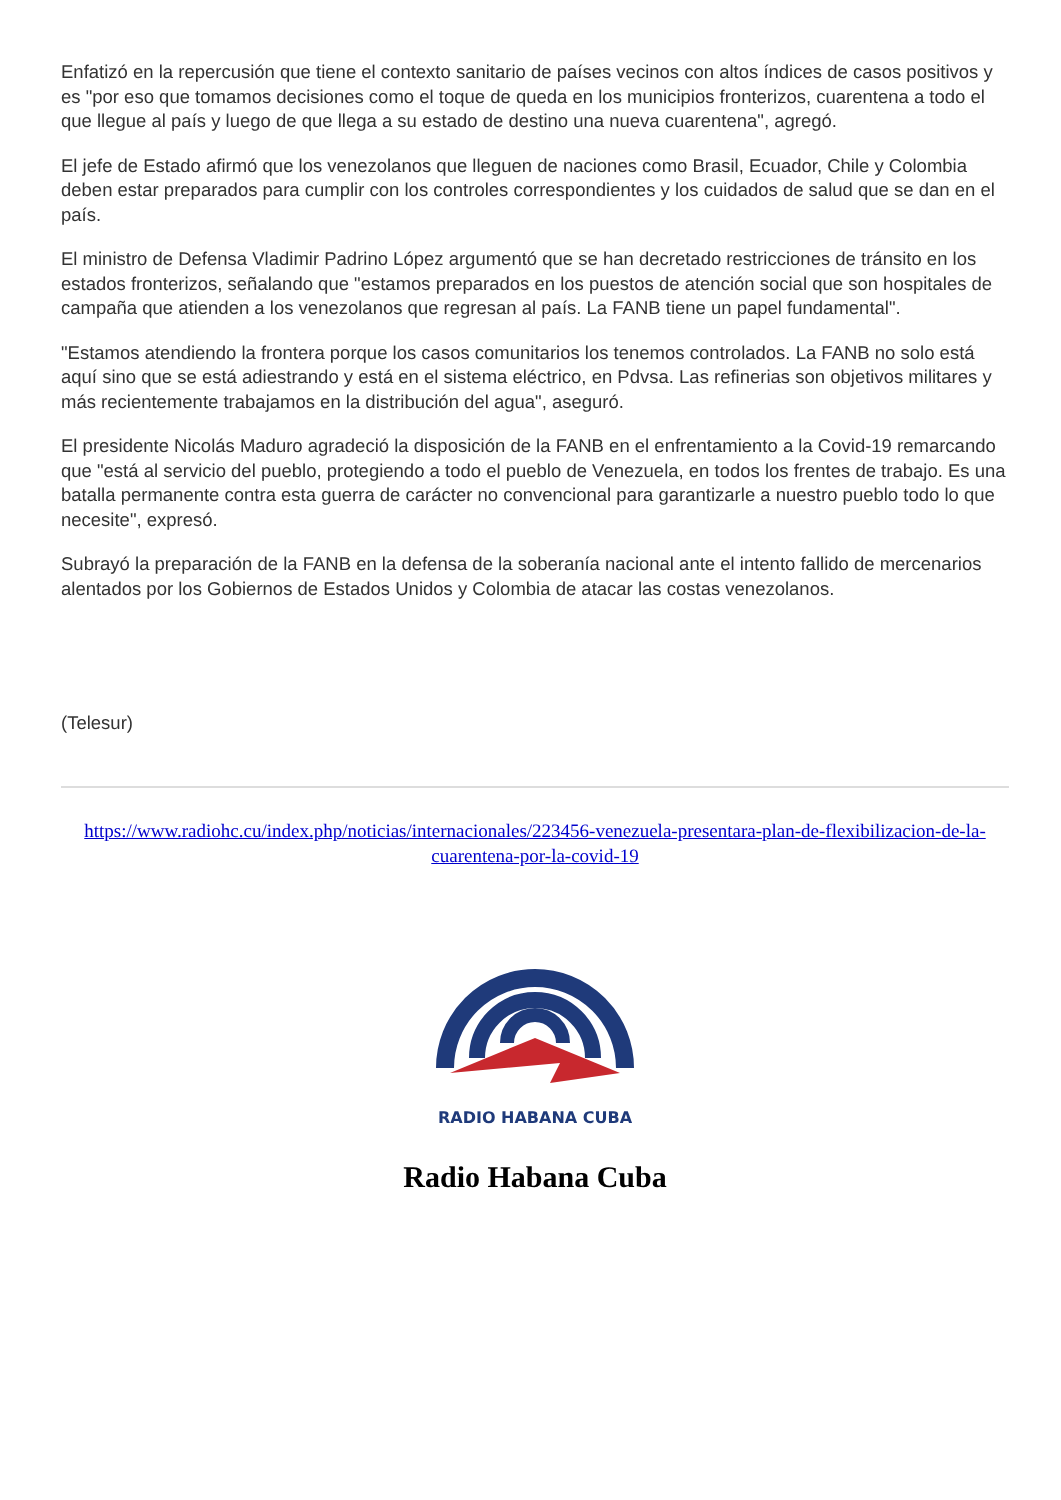Enfatizó en la repercusión que tiene el contexto sanitario de países vecinos con altos índices de casos positivos y es "por eso que tomamos decisiones como el toque de queda en los municipios fronterizos, cuarentena a todo el que llegue al país y luego de que llega a su estado de destino una nueva cuarentena", agregó.
El jefe de Estado afirmó que los venezolanos que lleguen de naciones como Brasil, Ecuador, Chile y Colombia deben estar preparados para cumplir con los controles correspondientes y los cuidados de salud que se dan en el país.
El ministro de Defensa Vladimir Padrino López argumentó que se han decretado restricciones de tránsito en los estados fronterizos, señalando que "estamos preparados en los puestos de atención social que son hospitales de campaña que atienden a los venezolanos que regresan al país. La FANB tiene un papel fundamental".
"Estamos atendiendo la frontera porque los casos comunitarios los tenemos controlados. La FANB no solo está aquí sino que se está adiestrando y está en el sistema eléctrico, en Pdvsa. Las refinerias son objetivos militares y más recientemente trabajamos en la distribución del agua", aseguró.
El presidente Nicolás Maduro agradeció la disposición de la FANB en el enfrentamiento a la Covid-19 remarcando que "está al servicio del pueblo, protegiendo a todo el pueblo de Venezuela, en todos los frentes de trabajo. Es una batalla permanente contra esta guerra de carácter no convencional para garantizarle a nuestro pueblo todo lo que necesite", expresó.
Subrayó la preparación de la FANB en la defensa de la soberanía nacional ante el intento fallido de mercenarios alentados por los Gobiernos de Estados Unidos y Colombia de atacar las costas venezolanos.
(Telesur)
https://www.radiohc.cu/index.php/noticias/internacionales/223456-venezuela-presentara-plan-de-flexibilizacion-de-la-cuarentena-por-la-covid-19
RADIO HABANA CUBA
Radio Habana Cuba